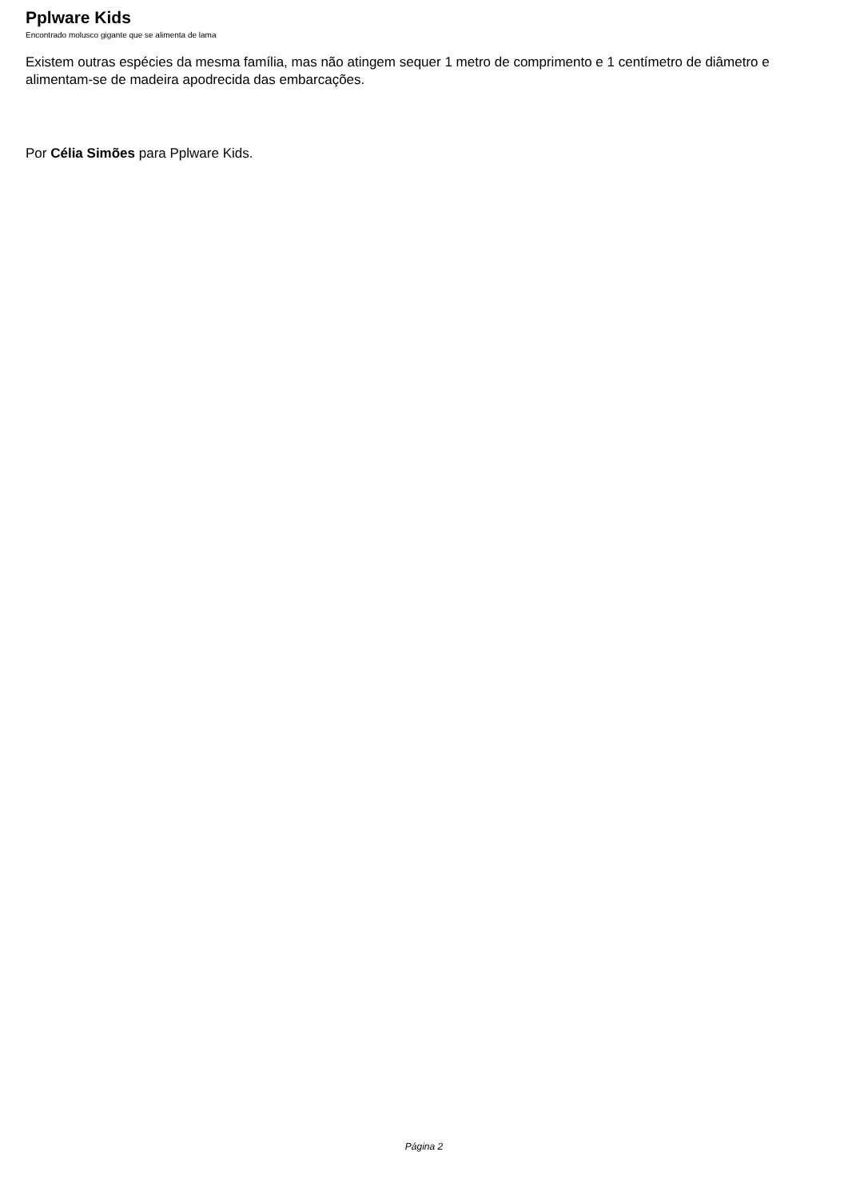Pplware Kids
Encontrado molusco gigante que se alimenta de lama
Existem outras espécies da mesma família, mas não atingem sequer 1 metro de comprimento e 1 centímetro de diâmetro e alimentam-se de madeira apodrecida das embarcações.
Por Célia Simões para Pplware Kids.
Página 2